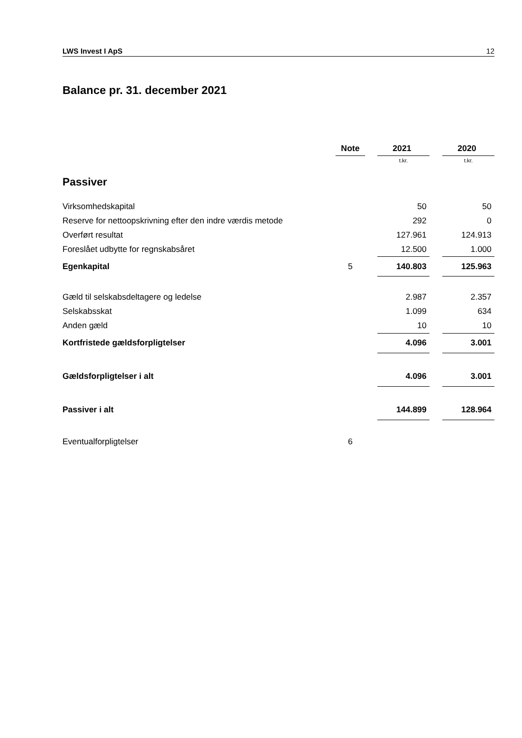LWS Invest I ApS 12
Balance pr. 31. december 2021
| | Note | | 2021 | | 2020 |
| --- | --- | --- | --- | --- | --- |
| | | | t.kr. | | t.kr. |
| Passiver | | | | | |
| Virksomhedskapital | | | 50 | | 50 |
| Reserve for nettoopskrivning efter den indre værdis metode | | | 292 | | 0 |
| Overført resultat | | | 127.961 | | 124.913 |
| Foreslået udbytte for regnskabsåret | | | 12.500 | | 1.000 |
| Egenkapital | 5 | | 140.803 | | 125.963 |
| Gæld til selskabsdeltagere og ledelse | | | 2.987 | | 2.357 |
| Selskabsskat | | | 1.099 | | 634 |
| Anden gæld | | | 10 | | 10 |
| Kortfristede gældsforpligtelser | | | 4.096 | | 3.001 |
| Gældsforpligtelser i alt | | | 4.096 | | 3.001 |
| Passiver i alt | | | 144.899 | | 128.964 |
| Eventualforpligtelser | 6 | | | | |